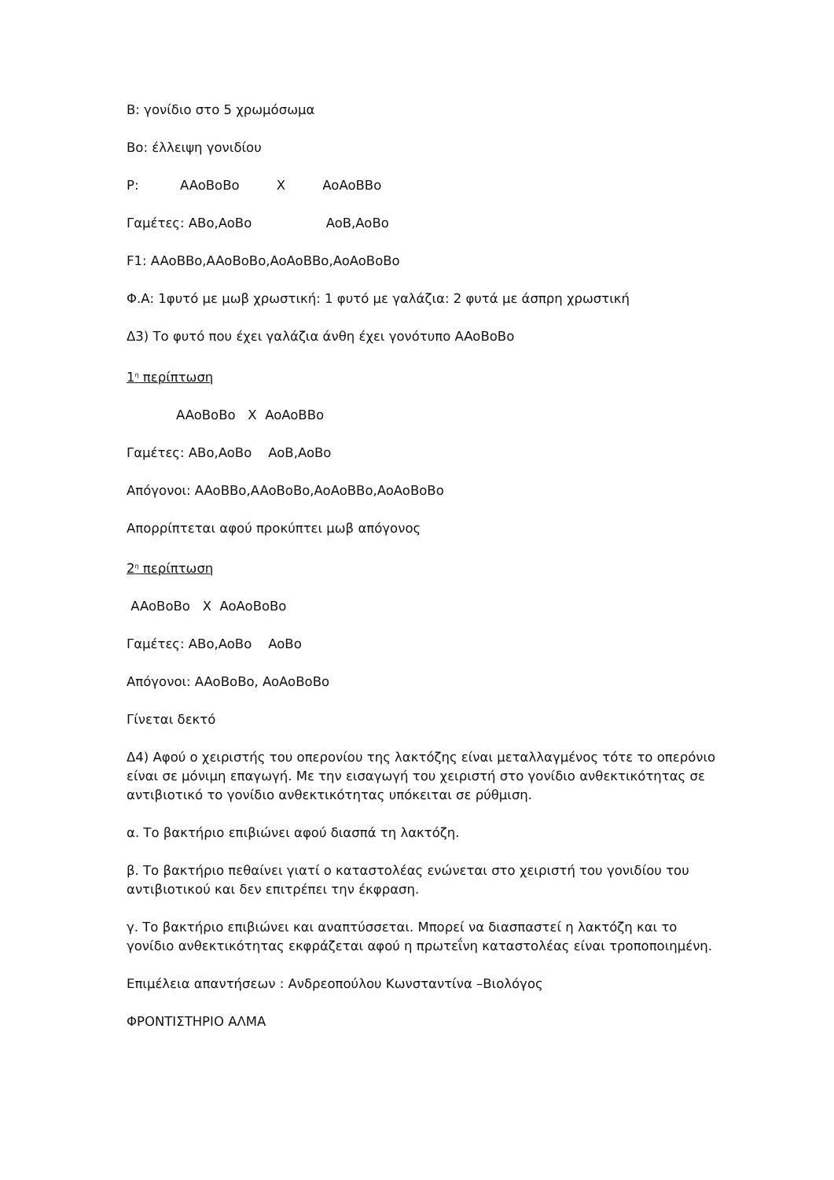B: γονίδιο στο 5 χρωμόσωμα
Bo: έλλειψη γονιδίου
P: AAoBoBo X AoAoBBo
Γαμέτες: ABo,AoBo AoB,AoBo
F1: AAoBBo,AAoBoBo,AoAoBBo,AoAoBoBo
Φ.Α: 1φυτό με μωβ χρωστική: 1 φυτό με γαλάζια: 2 φυτά με άσπρη χρωστική
Δ3) Το φυτό που έχει γαλάζια άνθη έχει γονότυπο AAoBoBo
1<sup>η</sup> περίπτωση
AAoBoBo X AoAoBBo
Γαμέτες: ABo,AoBo AoB,AoBo
Απόγονοι: AAoBBo,AAoBoBo,AoAoBBo,AoAoBoBo
Απορρίπτεται αφού προκύπτει μωβ απόγονος
2<sup>η</sup> περίπτωση
AAoBoBo X AoAoBoBo
Γαμέτες: ABo,AoBo AoBo
Απόγονοι: AAoBoBo, AoAoBoBo
Γίνεται δεκτό
Δ4) Αφού ο χειριστής του οπερονίου της λακτόζης είναι μεταλλαγμένος τότε το οπερόνιο είναι σε μόνιμη επαγωγή. Με την εισαγωγή του χειριστή στο γονίδιο ανθεκτικότητας σε αντιβιοτικό το γονίδιο ανθεκτικότητας υπόκειται σε ρύθμιση.
α. Το βακτήριο επιβιώνει αφού διασπά τη λακτόζη.
β. Το βακτήριο πεθαίνει γιατί ο καταστολέας ενώνεται στο χειριστή του γονιδίου του αντιβιοτικού και δεν επιτρέπει την έκφραση.
γ. Το βακτήριο επιβιώνει και αναπτύσσεται. Μπορεί να διασπαστεί η λακτόζη και το γονίδιο ανθεκτικότητας εκφράζεται αφού η πρωτεΐνη καταστολέας είναι τροποποιημένη.
Επιμέλεια απαντήσεων : Ανδρεοπούλου Κωνσταντίνα –Βιολόγος
ΦΡΟΝΤΙΣΤΗΡΙΟ ΑΛΜΑ